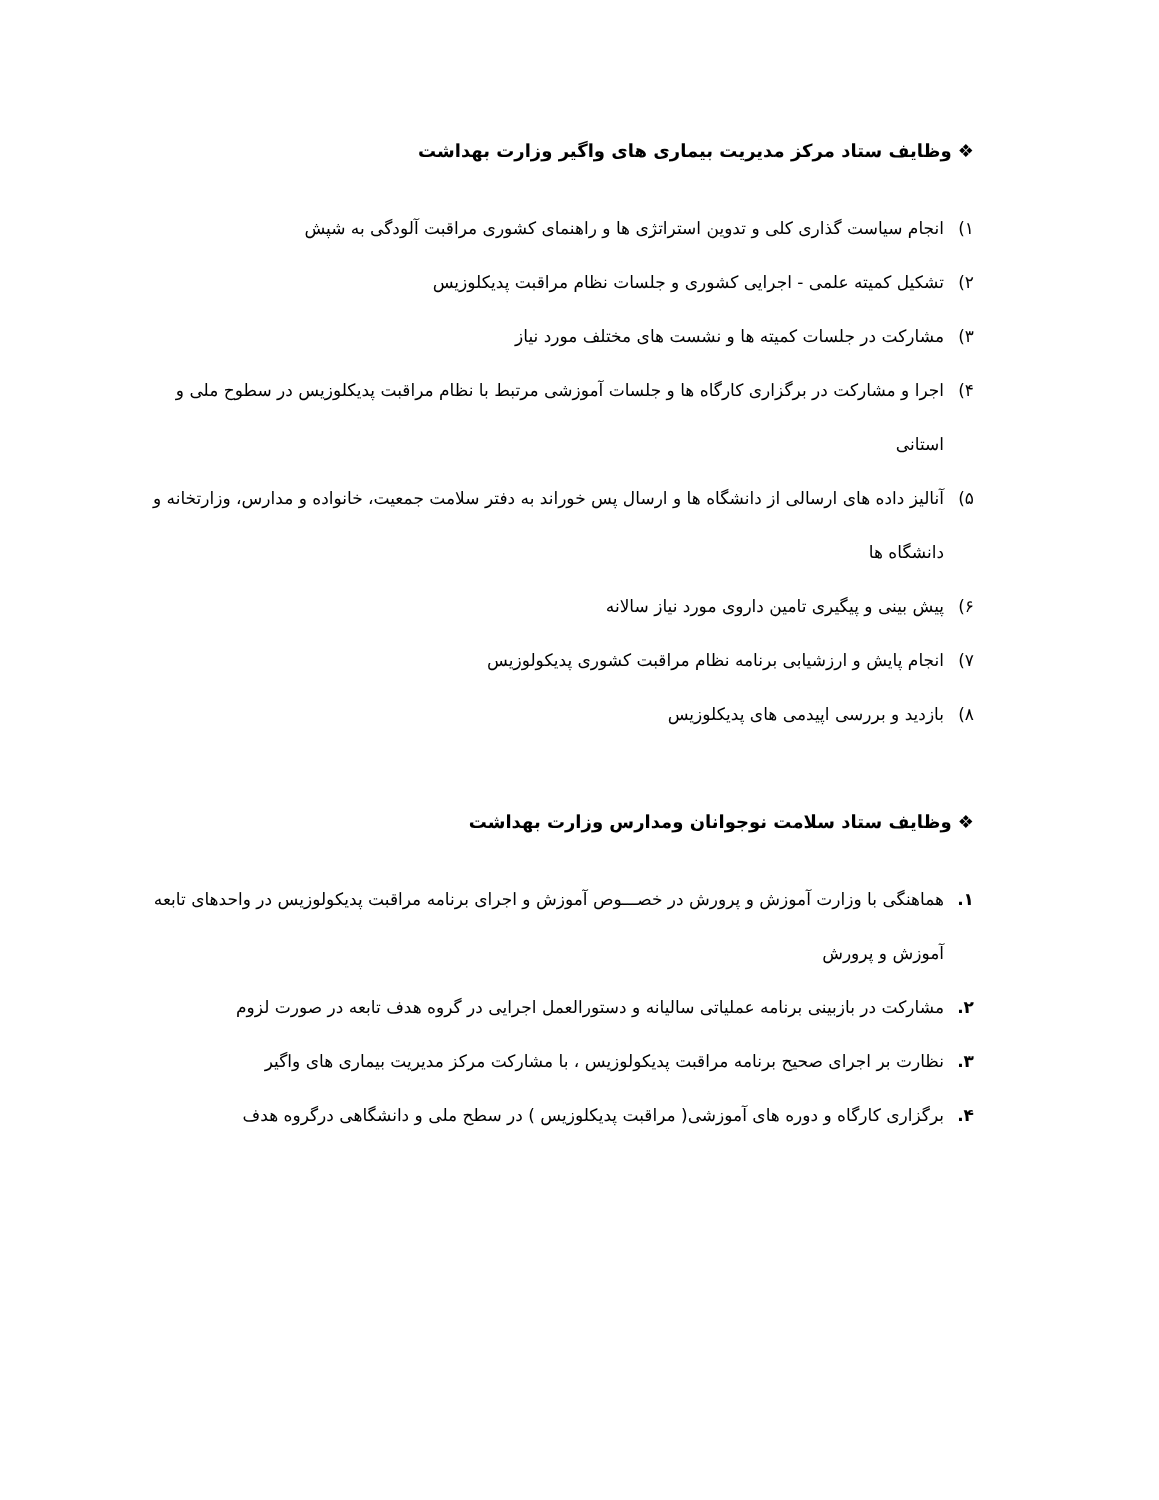❖ وظایف ستاد مرکز مدیریت بیماری های واگیر وزارت بهداشت
۱) انجام سیاست گذاری کلی و تدوین استراتژی ها و راهنمای کشوری مراقبت آلودگی به شپش
۲) تشکیل کمیته علمی - اجرایی کشوری و جلسات نظام مراقبت پدیکلوزیس
۳) مشارکت در جلسات کمیته ها و نشست های مختلف مورد نیاز
۴) اجرا و مشارکت در برگزاری کارگاه ها و جلسات آموزشی مرتبط با نظام مراقبت پدیکلوزیس در سطوح ملی و استانی
۵) آنالیز داده های ارسالی از دانشگاه ها و ارسال پس خوراند به دفتر سلامت جمعیت، خانواده و مدارس، وزارتخانه و دانشگاه ها
۶) پیش بینی و پیگیری تامین داروی مورد نیاز سالانه
۷) انجام پایش و ارزشیابی برنامه نظام مراقبت کشوری پدیکولوزیس
۸) بازدید و بررسی اپیدمی های پدیکلوزیس
❖ وظایف ستاد سلامت نوجوانان ومدارس وزارت بهداشت
۱. هماهنگی با وزارت آموزش و پرورش در خصـــوص آموزش و اجرای برنامه مراقبت پدیکولوزیس در واحدهای تابعه آموزش و پرورش
۲. مشارکت در بازبینی برنامه عملیاتی سالیانه و دستورالعمل اجرایی در گروه هدف تابعه در صورت لزوم
۳. نظارت بر اجرای صحیح برنامه مراقبت پدیکولوزیس ، با مشارکت مرکز مدیریت بیماری های واگیر
۴. برگزاری کارگاه و دوره های آموزشی( مراقبت پدیکلوزیس ) در سطح ملی و دانشگاهی درگروه هدف